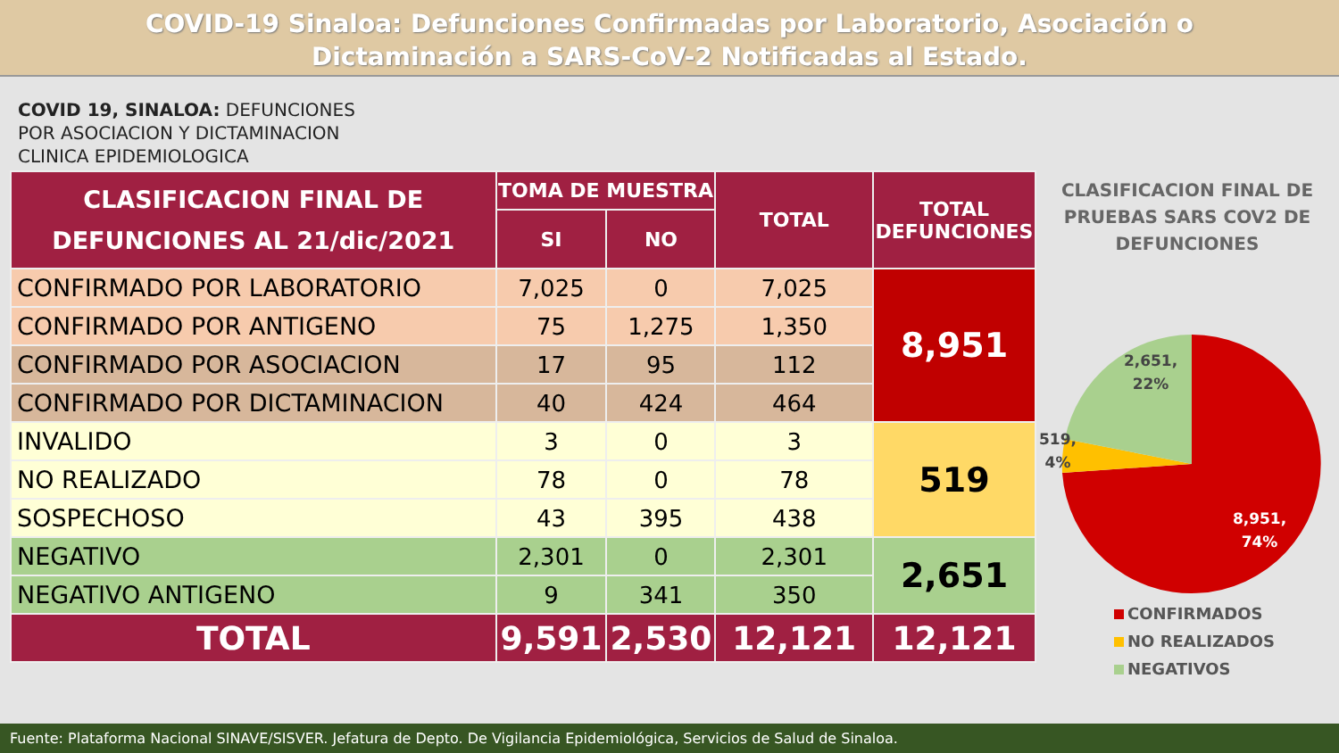COVID-19 Sinaloa: Defunciones Confirmadas por Laboratorio, Asociación o
Dictaminación a SARS-CoV-2 Notificadas al Estado.
COVID 19, SINALOA: DEFUNCIONES
POR ASOCIACION Y DICTAMINACION
CLINICA EPIDEMIOLOGICA
| CLASIFICACION FINAL DE DEFUNCIONES AL 21/dic/2021 | TOMA DE MUESTRA | | TOTAL | TOTAL DEFUNCIONES |
| --- | --- | --- | --- | --- |
| | SI | NO | | |
| CONFIRMADO POR LABORATORIO | 7,025 | 0 | 7,025 | 8,951 |
| CONFIRMADO POR ANTIGENO | 75 | 1,275 | 1,350 | |
| CONFIRMADO POR ASOCIACION | 17 | 95 | 112 | |
| CONFIRMADO POR DICTAMINACION | 40 | 424 | 464 | |
| INVALIDO | 3 | 0 | 3 | 519 |
| NO REALIZADO | 78 | 0 | 78 | |
| SOSPECHOSO | 43 | 395 | 438 | |
| NEGATIVO | 2,301 | 0 | 2,301 | 2,651 |
| NEGATIVO ANTIGENO | 9 | 341 | 350 | |
| TOTAL | 9,591 | 2,530 | 12,121 | 12,121 |
CLASIFICACION FINAL DE PRUEBAS SARS COV2 DE DEFUNCIONES
2,651,
22%
519,
4%
8,951,
74%
CONFIRMADOS
NO REALIZADOS
NEGATIVOS
Fuente: Plataforma Nacional SINAVE/SISVER. Jefatura de Depto. De Vigilancia Epidemiológica, Servicios de Salud de Sinaloa.